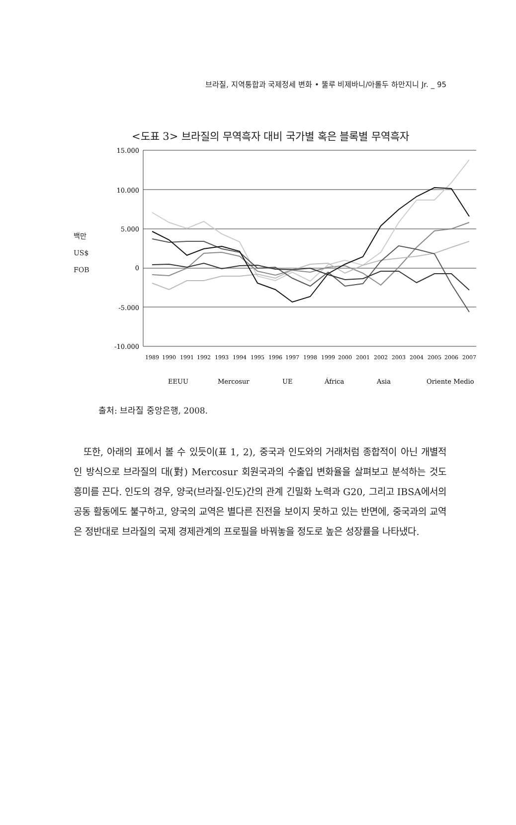브라질, 지역통합과 국제정세 변화 • 뚤루 비제바니/아롤두 하만지니 Jr. _ 95
<도표 3> 브라질의 무역흑자 대비 국가별 혹은 블록별 무역흑자
백만
US$
FOB
15.000
10.000
5.000
0
-5.000
-10.000
1989
1990
1991
1992
1993
1994
1995
1996
1997
1998
1999
2000
2001
2002
2003
2004
2005
2006
2007
EEUU
Mercosur
UE
África
Asia
Oriente Medio
출처: 브라질 중앙은행, 2008.
또한, 아래의 표에서 볼 수 있듯이(표 1, 2), 중국과 인도와의 거래처럼 종합적이 아닌 개별적인 방식으로 브라질의 대(對) Mercosur 회원국과의 수출입 변화율을 살펴보고 분석하는 것도 흥미를 끈다. 인도의 경우, 양국(브라질-인도)간의 관계 긴밀화 노력과 G20, 그리고 IBSA에서의 공동 활동에도 불구하고, 양국의 교역은 별다른 진전을 보이지 못하고 있는 반면에, 중국과의 교역은 정반대로 브라질의 국제 경제관계의 프로필을 바꿔놓을 정도로 높은 성장률을 나타냈다.